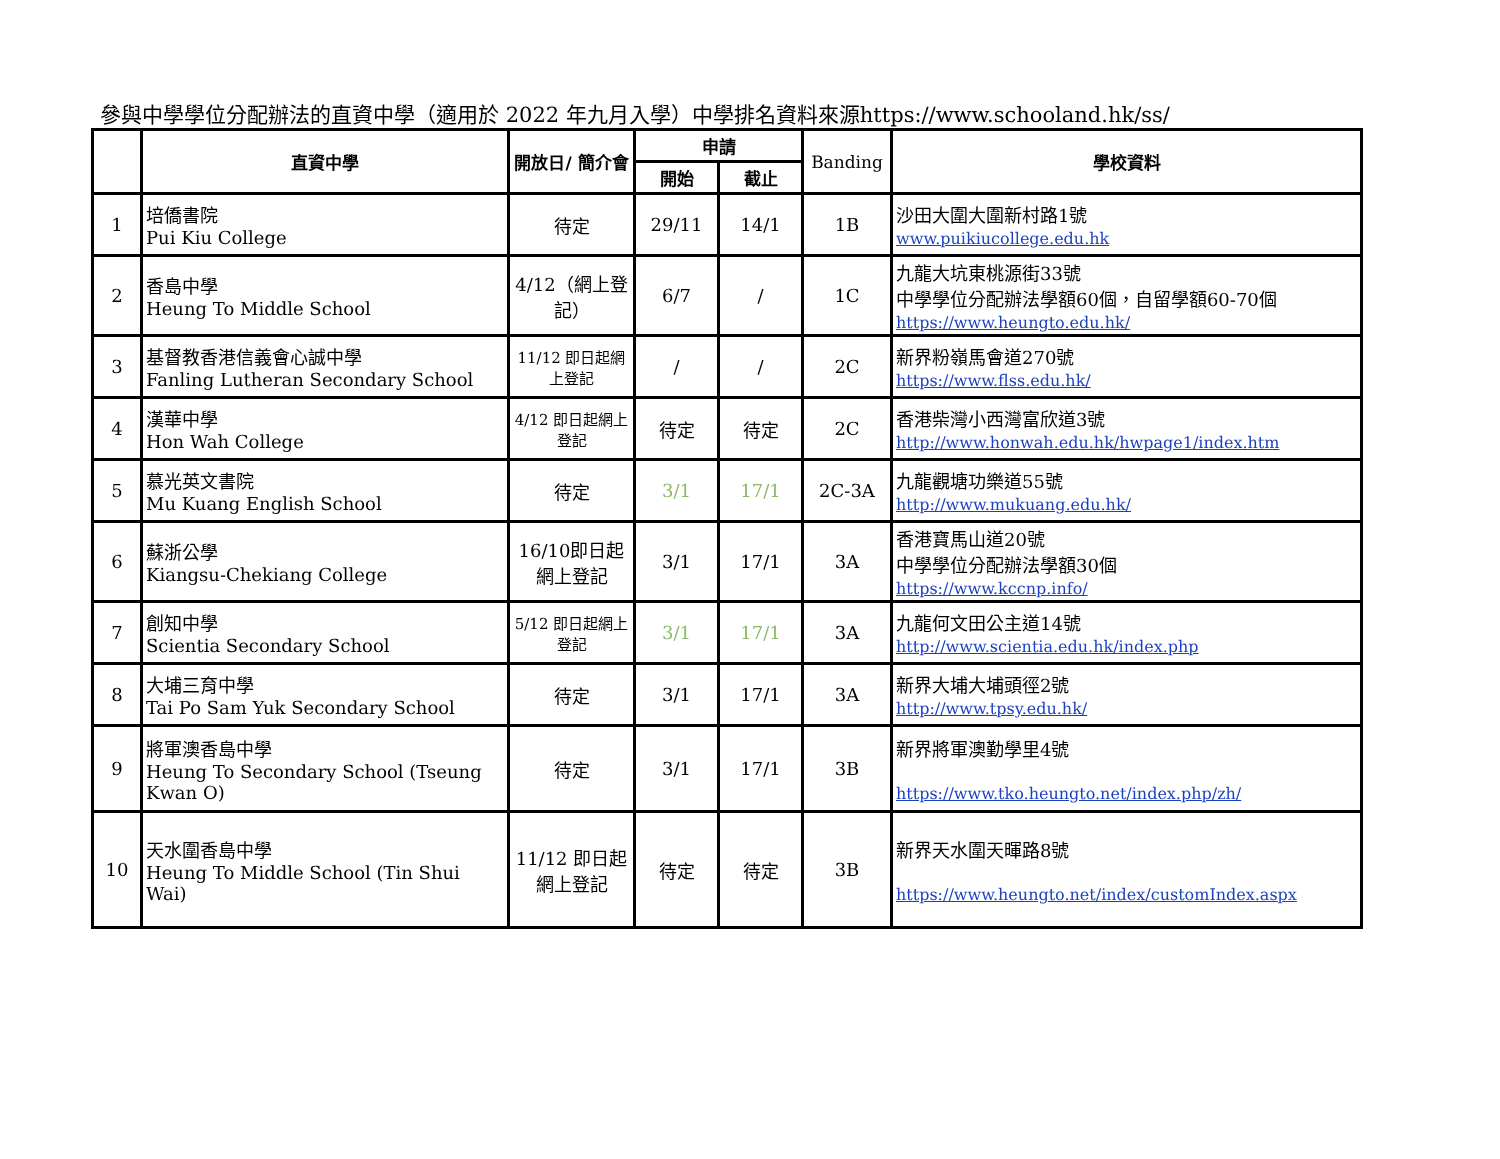參與中學學位分配辦法的直資中學（適用於 2022 年九月入學）中學排名資料來源https://www.schooland.hk/ss/
| | 直資中學 | 開放日/ 簡介會 | 申請 | | Banding | 學校資料 |
| --- | --- | --- | --- | --- | --- | --- |
| | | | 開始 | 截止 | | |
| 1 | 培僑書院 Pui Kiu College | 待定 | 29/11 | 14/1 | 1B | 沙田大圍大圍新村路1號 www.puikiucollege.edu.hk |
| 2 | 香島中學 Heung To Middle School | 4/12（網上登記） | 6/7 | / | 1C | 九龍大坑東桃源街33號 中學學位分配辦法學額60個，自留學額60-70個 https://www.heungto.edu.hk/ |
| 3 | 基督教香港信義會心誠中學 Fanling Lutheran Secondary School | 11/12 即日起網上登記 | / | / | 2C | 新界粉嶺馬會道270號 https://www.flss.edu.hk/ |
| 4 | 漢華中學 Hon Wah College | 4/12 即日起網上登記 | 待定 | 待定 | 2C | 香港柴灣小西灣富欣道3號 http://www.honwah.edu.hk/hwpage1/index.htm |
| 5 | 慕光英文書院 Mu Kuang English School | 待定 | 3/1 | 17/1 | 2C-3A | 九龍觀塘功樂道55號 http://www.mukuang.edu.hk/ |
| 6 | 蘇浙公學 Kiangsu-Chekiang College | 16/10即日起網上登記 | 3/1 | 17/1 | 3A | 香港寶馬山道20號 中學學位分配辦法學額30個 https://www.kccnp.info/ |
| 7 | 創知中學 Scientia Secondary School | 5/12 即日起網上登記 | 3/1 | 17/1 | 3A | 九龍何文田公主道14號 http://www.scientia.edu.hk/index.php |
| 8 | 大埔三育中學 Tai Po Sam Yuk Secondary School | 待定 | 3/1 | 17/1 | 3A | 新界大埔大埔頭徑2號 http://www.tpsy.edu.hk/ |
| 9 | 將軍澳香島中學 Heung To Secondary School (Tseung Kwan O) | 待定 | 3/1 | 17/1 | 3B | 新界將軍澳勤學里4號 https://www.tko.heungto.net/index.php/zh/ |
| 10 | 天水圍香島中學 Heung To Middle School (Tin Shui Wai) | 11/12 即日起網上登記 | 待定 | 待定 | 3B | 新界天水圍天暉路8號 https://www.heungto.net/index/customIndex.aspx |